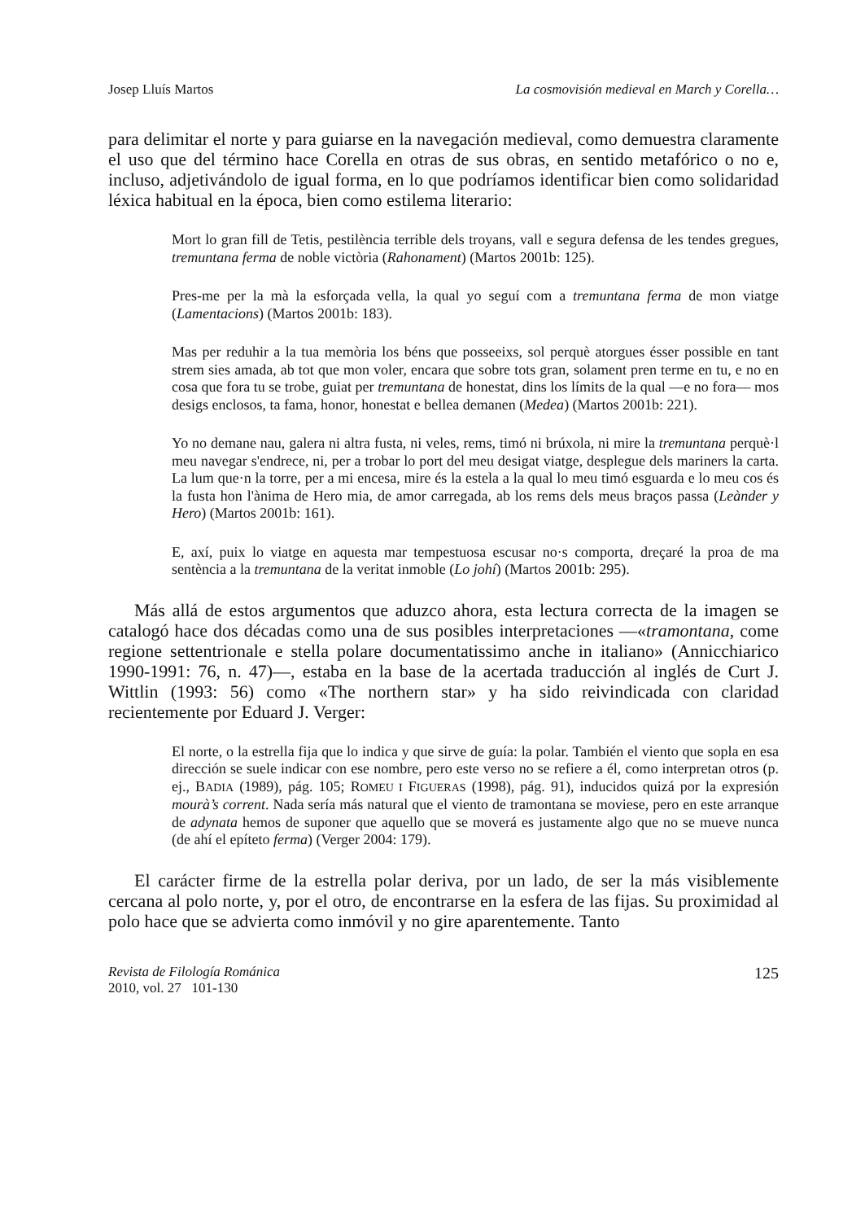Josep Lluís Martos La cosmovisión medieval en March y Corella…
para delimitar el norte y para guiarse en la navegación medieval, como demuestra claramente el uso que del término hace Corella en otras de sus obras, en sentido metafórico o no e, incluso, adjetivándolo de igual forma, en lo que podríamos identificar bien como solidaridad léxica habitual en la época, bien como estilema literario:
Mort lo gran fill de Tetis, pestilència terrible dels troyans, vall e segura defensa de les tendes gregues, tremuntana ferma de noble victòria (Rahonament) (Martos 2001b: 125).
Pres-me per la mà la esforçada vella, la qual yo seguí com a tremuntana ferma de mon viatge (Lamentacions) (Martos 2001b: 183).
Mas per reduhir a la tua memòria los béns que posseeixs, sol perquè atorgues ésser possible en tant strem sies amada, ab tot que mon voler, encara que sobre tots gran, solament pren terme en tu, e no en cosa que fora tu se trobe, guiat per tremuntana de honestat, dins los límits de la qual —e no fora— mos desigs enclosos, ta fama, honor, honestat e bellea demanen (Medea) (Martos 2001b: 221).
Yo no demane nau, galera ni altra fusta, ni veles, rems, timó ni brúxola, ni mire la tremuntana perquè·l meu navegar s'endrece, ni, per a trobar lo port del meu desigat viatge, desplegue dels mariners la carta. La lum que·n la torre, per a mi encesa, mire és la estela a la qual lo meu timó esguarda e lo meu cos és la fusta hon l'ànima de Hero mia, de amor carregada, ab los rems dels meus braços passa (Leànder y Hero) (Martos 2001b: 161).
E, axí, puix lo viatge en aquesta mar tempestuosa escusar no·s comporta, dreçaré la proa de ma sentència a la tremuntana de la veritat inmoble (Lo johí) (Martos 2001b: 295).
Más allá de estos argumentos que aduzco ahora, esta lectura correcta de la imagen se catalogó hace dos décadas como una de sus posibles interpretaciones —«tramontana, come regione settentrionale e stella polare documentatissimo anche in italiano» (Annicchiarico 1990-1991: 76, n. 47)—, estaba en la base de la acertada traducción al inglés de Curt J. Wittlin (1993: 56) como «The northern star» y ha sido reivindicada con claridad recientemente por Eduard J. Verger:
El norte, o la estrella fija que lo indica y que sirve de guía: la polar. También el viento que sopla en esa dirección se suele indicar con ese nombre, pero este verso no se refiere a él, como interpretan otros (p. ej., BADIA (1989), pág. 105; ROMEU I FIGUERAS (1998), pág. 91), inducidos quizá por la expresión mourà’s corrent. Nada sería más natural que el viento de tramontana se moviese, pero en este arranque de adynata hemos de suponer que aquello que se moverá es justamente algo que no se mueve nunca (de ahí el epíteto ferma) (Verger 2004: 179).
El carácter firme de la estrella polar deriva, por un lado, de ser la más visiblemente cercana al polo norte, y, por el otro, de encontrarse en la esfera de las fijas. Su proximidad al polo hace que se advierta como inmóvil y no gire aparentemente. Tanto
Revista de Filología Románica
2010, vol. 27 101-130 125